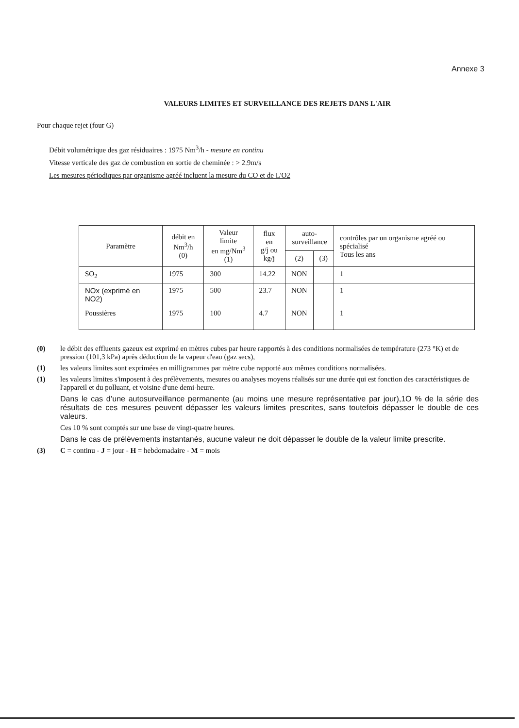Annexe 3
VALEURS LIMITES ET SURVEILLANCE DES REJETS DANS L'AIR
Pour chaque rejet (four G)
Débit volumétrique des gaz résiduaires : 1975 Nm<sup>3</sup>/h - mesure en continu
Vitesse verticale des gaz de combustion en sortie de cheminée : > 2.9m/s
Les mesures périodiques par organisme agréé incluent la mesure du CO et de L'O2
| Paramètre | débit en Nm<sup>3</sup>/h (0) | Valeur limite en mg/Nm<sup>3</sup> (1) | flux en g/j ou kg/j | auto- surveillance | | contrôles par un organisme agréé ou spécialisé Tous les ans |
| --- | --- | --- | --- | --- | --- | --- |
| | | | | (2) | (3) | |
| SO<sub>2</sub> | 1975 | 300 | 14.22 | NON | | 1 |
| NOx (exprimé en NO2) | 1975 | 500 | 23.7 | NON | | 1 |
| Poussières | 1975 | 100 | 4.7 | NON | | 1 |
(0) le débit des effluents gazeux est exprimé en mètres cubes par heure rapportés à des conditions normalisées de température (273 °K) et de pression (101,3 kPa) après déduction de la vapeur d'eau (gaz secs),
(1) les valeurs limites sont exprimées en milligrammes par mètre cube rapporté aux mêmes conditions normalisées.
(1) les valeurs limites s'imposent à des prélèvements, mesures ou analyses moyens réalisés sur une durée qui est fonction des caractéristiques de l'appareil et du polluant, et voisine d'une demi-heure.
Dans le cas d’une autosurveillance permanente (au moins une mesure représentative par jour),1O % de la série des résultats de ces mesures peuvent dépasser les valeurs limites prescrites, sans toutefois dépasser le double de ces valeurs.
Ces 10 % sont comptés sur une base de vingt-quatre heures.
Dans le cas de prélèvements instantanés, aucune valeur ne doit dépasser le double de la valeur limite prescrite.
(3) C = continu - J = jour - H = hebdomadaire - M = mois